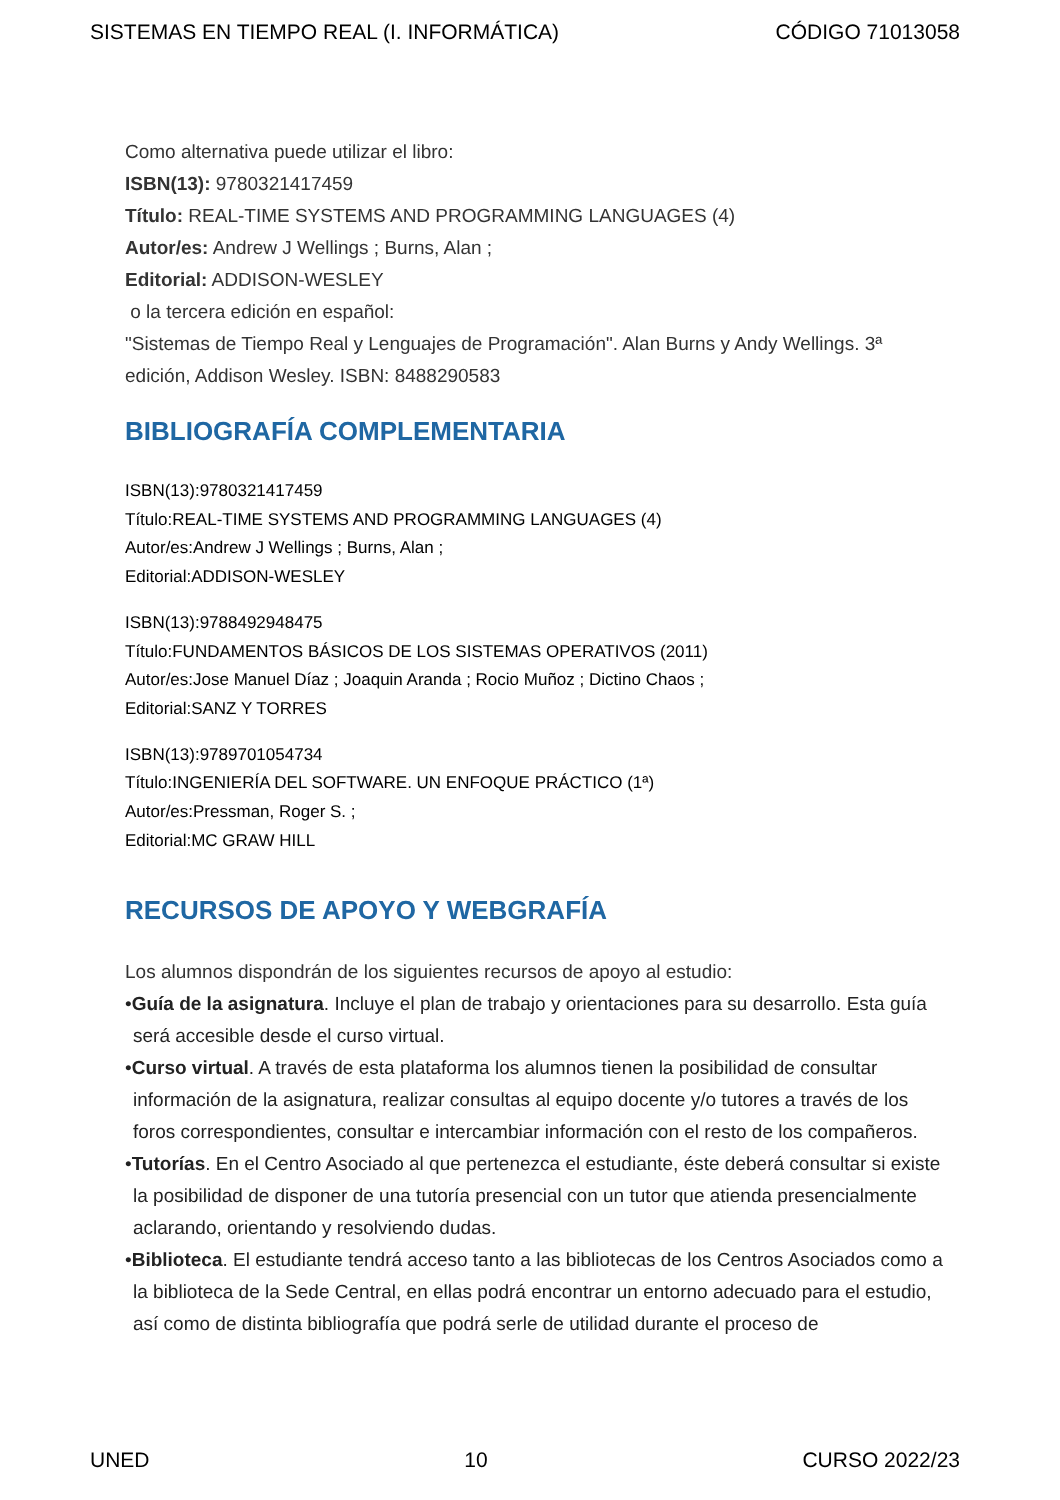SISTEMAS EN TIEMPO REAL (I. INFORMÁTICA) CÓDIGO 71013058
Como alternativa puede utilizar el libro:
ISBN(13): 9780321417459
Título: REAL-TIME SYSTEMS AND PROGRAMMING LANGUAGES (4)
Autor/es: Andrew J Wellings ; Burns, Alan ;
Editorial: ADDISON-WESLEY
o la tercera edición en español:
"Sistemas de Tiempo Real y Lenguajes de Programación". Alan Burns y Andy Wellings. 3ª edición, Addison Wesley. ISBN: 8488290583
BIBLIOGRAFÍA COMPLEMENTARIA
ISBN(13):9780321417459
Título:REAL-TIME SYSTEMS AND PROGRAMMING LANGUAGES (4)
Autor/es:Andrew J Wellings ; Burns, Alan ;
Editorial:ADDISON-WESLEY
ISBN(13):9788492948475
Título:FUNDAMENTOS BÁSICOS DE LOS SISTEMAS OPERATIVOS (2011)
Autor/es:Jose Manuel Díaz ; Joaquin Aranda ; Rocio Muñoz ; Dictino Chaos ;
Editorial:SANZ Y TORRES
ISBN(13):9789701054734
Título:INGENIERÍA DEL SOFTWARE. UN ENFOQUE PRÁCTICO (1ª)
Autor/es:Pressman, Roger S. ;
Editorial:MC GRAW HILL
RECURSOS DE APOYO Y WEBGRAFÍA
Los alumnos dispondrán de los siguientes recursos de apoyo al estudio:
•Guía de la asignatura. Incluye el plan de trabajo y orientaciones para su desarrollo. Esta guía será accesible desde el curso virtual.
•Curso virtual. A través de esta plataforma los alumnos tienen la posibilidad de consultar información de la asignatura, realizar consultas al equipo docente y/o tutores a través de los foros correspondientes, consultar e intercambiar información con el resto de los compañeros.
•Tutorías. En el Centro Asociado al que pertenezca el estudiante, éste deberá consultar si existe la posibilidad de disponer de una tutoría presencial con un tutor que atienda presencialmente aclarando, orientando y resolviendo dudas.
•Biblioteca. El estudiante tendrá acceso tanto a las bibliotecas de los Centros Asociados como a la biblioteca de la Sede Central, en ellas podrá encontrar un entorno adecuado para el estudio, así como de distinta bibliografía que podrá serle de utilidad durante el proceso de
UNED 10 CURSO 2022/23